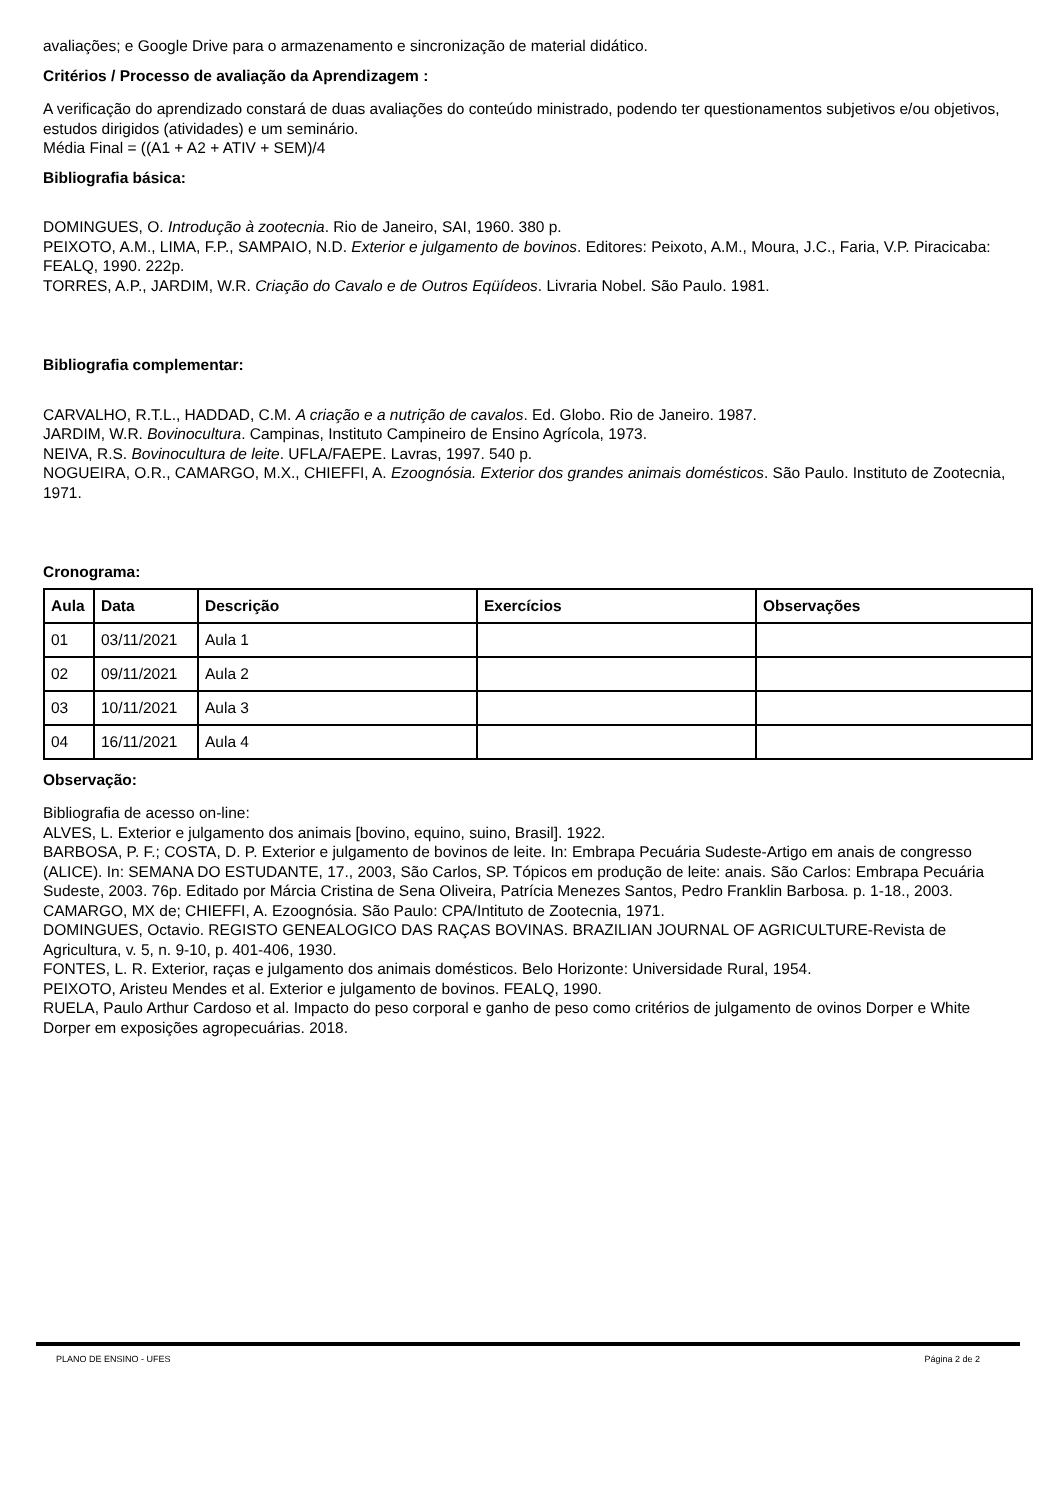avaliações; e Google Drive para o armazenamento e sincronização de material didático.
Critérios / Processo de avaliação da Aprendizagem :
A verificação do aprendizado constará de duas avaliações do conteúdo ministrado, podendo ter questionamentos subjetivos e/ou objetivos, estudos dirigidos (atividades) e um seminário.
Média Final = ((A1 + A2 + ATIV + SEM)/4
Bibliografia básica:
DOMINGUES, O. Introdução à zootecnia. Rio de Janeiro, SAI, 1960. 380 p.
PEIXOTO, A.M., LIMA, F.P., SAMPAIO, N.D. Exterior e julgamento de bovinos. Editores: Peixoto, A.M., Moura, J.C., Faria, V.P. Piracicaba: FEALQ, 1990. 222p.
TORRES, A.P., JARDIM, W.R. Criação do Cavalo e de Outros Eqüídeos. Livraria Nobel. São Paulo. 1981.
Bibliografia complementar:
CARVALHO, R.T.L., HADDAD, C.M. A criação e a nutrição de cavalos. Ed. Globo. Rio de Janeiro. 1987.
JARDIM, W.R. Bovinocultura. Campinas, Instituto Campineiro de Ensino Agrícola, 1973.
NEIVA, R.S. Bovinocultura de leite. UFLA/FAEPE. Lavras, 1997. 540 p.
NOGUEIRA, O.R., CAMARGO, M.X., CHIEFFI, A. Ezoognósia. Exterior dos grandes animais domésticos. São Paulo. Instituto de Zootecnia, 1971.
Cronograma:
| Aula | Data | Descrição | Exercícios | Observações |
| --- | --- | --- | --- | --- |
| 01 | 03/11/2021 | Aula 1 | | |
| 02 | 09/11/2021 | Aula 2 | | |
| 03 | 10/11/2021 | Aula 3 | | |
| 04 | 16/11/2021 | Aula 4 | | |
Observação:
Bibliografia de acesso on-line:
ALVES, L. Exterior e julgamento dos animais [bovino, equino, suino, Brasil]. 1922.
BARBOSA, P. F.; COSTA, D. P. Exterior e julgamento de bovinos de leite. In: Embrapa Pecuária Sudeste-Artigo em anais de congresso (ALICE). In: SEMANA DO ESTUDANTE, 17., 2003, São Carlos, SP. Tópicos em produção de leite: anais. São Carlos: Embrapa Pecuária Sudeste, 2003. 76p. Editado por Márcia Cristina de Sena Oliveira, Patrícia Menezes Santos, Pedro Franklin Barbosa. p. 1-18., 2003.
CAMARGO, MX de; CHIEFFI, A. Ezoognósia. São Paulo: CPA/Intituto de Zootecnia, 1971.
DOMINGUES, Octavio. REGISTO GENEALOGICO DAS RAÇAS BOVINAS. BRAZILIAN JOURNAL OF AGRICULTURE-Revista de Agricultura, v. 5, n. 9-10, p. 401-406, 1930.
FONTES, L. R. Exterior, raças e julgamento dos animais domésticos. Belo Horizonte: Universidade Rural, 1954.
PEIXOTO, Aristeu Mendes et al. Exterior e julgamento de bovinos. FEALQ, 1990.
RUELA, Paulo Arthur Cardoso et al. Impacto do peso corporal e ganho de peso como critérios de julgamento de ovinos Dorper e White Dorper em exposições agropecuárias. 2018.
PLANO DE ENSINO - UFES Página 2 de 2